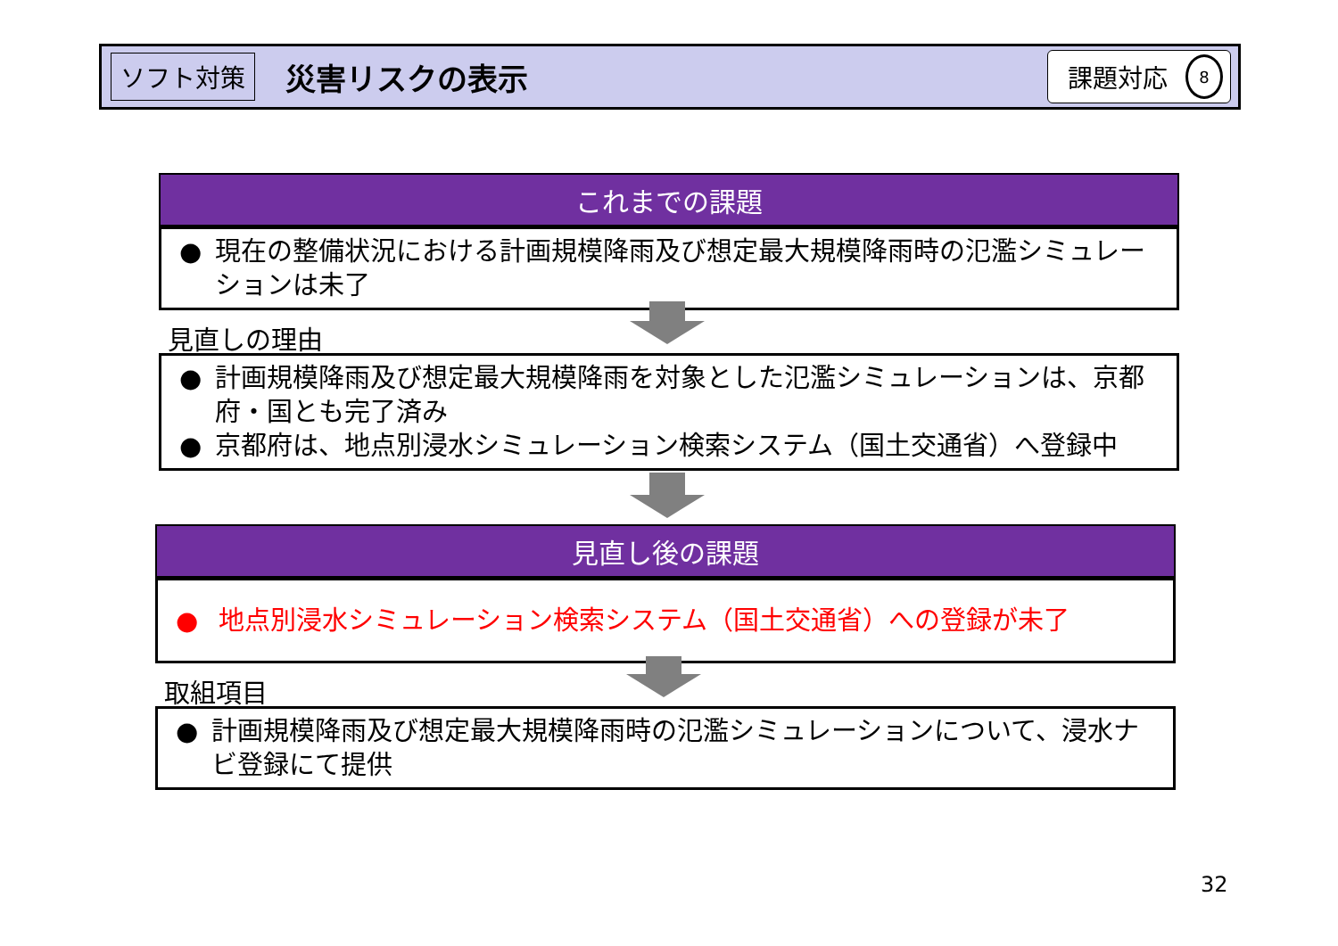ソフト対策 災害リスクの表示 課題対応 8
これまでの課題
● 現在の整備状況における計画規模降雨及び想定最大規模降雨時の氾濫シミュレーションは未了
見直しの理由
● 計画規模降雨及び想定最大規模降雨を対象とした氾濫シミュレーションは、京都府・国とも完了済み
● 京都府は、地点別浸水シミュレーション検索システム（国土交通省）へ登録中
見直し後の課題
● 地点別浸水シミュレーション検索システム（国土交通省）への登録が未了
取組項目
● 計画規模降雨及び想定最大規模降雨時の氾濫シミュレーションについて、浸水ナビ登録にて提供
32